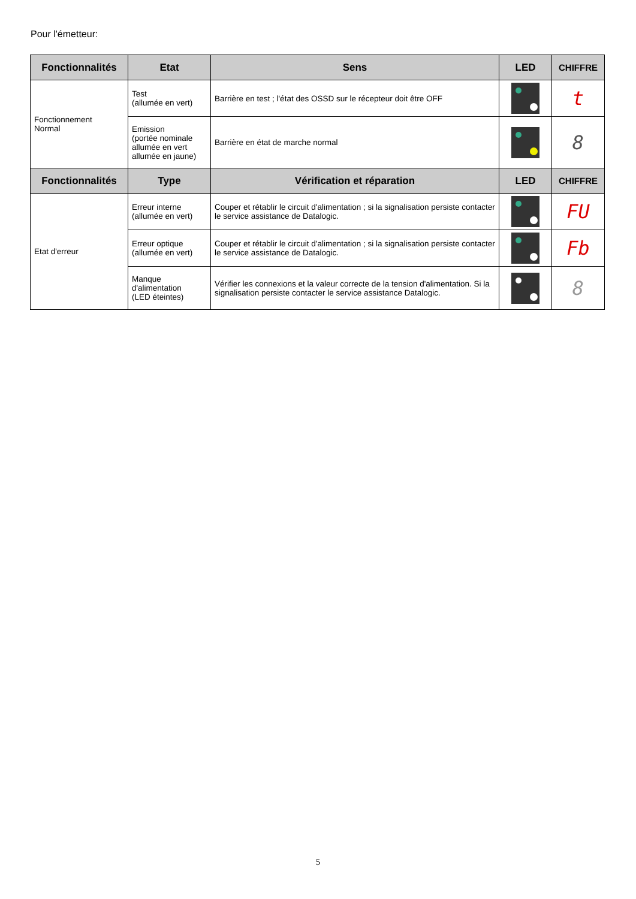Pour l'émetteur:
| Fonctionnalités | Etat | Sens | LED | CHIFFRE |
| --- | --- | --- | --- | --- |
| Fonctionnement Normal | Test (allumée en vert) | Barrière en test ; l'état des OSSD sur le récepteur doit être OFF | | t |
| | Emission (portée nominale allumée en vert allumée en jaune) | Barrière en état de marche normal | | 8 |
| Fonctionnalités | Type | Vérification et réparation | LED | CHIFFRE |
| Etat d'erreur | Erreur interne (allumée en vert) | Couper et rétablir le circuit d'alimentation ; si la signalisation persiste contacter le service assistance de Datalogic. | | FU |
| | Erreur optique (allumée en vert) | Couper et rétablir le circuit d'alimentation ; si la signalisation persiste contacter le service assistance de Datalogic. | | Fb |
| | Manque d'alimentation (LED éteintes) | Vérifier les connexions et la valeur correcte de la tension d'alimentation. Si la signalisation persiste contacter le service assistance Datalogic. | | 8 |
5